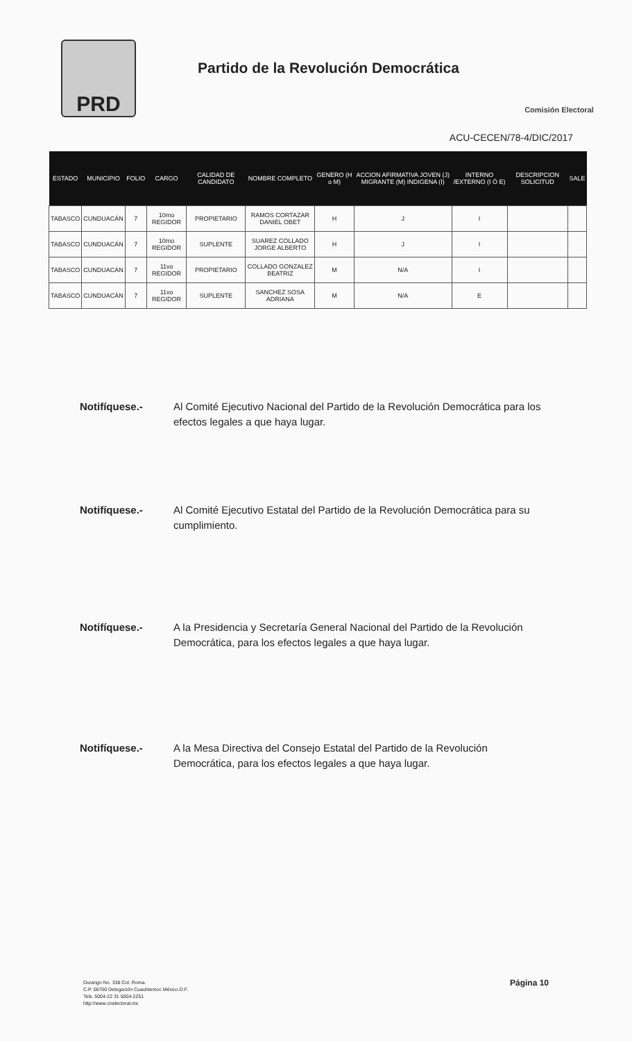PRD
Partido de la Revolución Democrática
Comisión Electoral
ACU-CECEN/78-4/DIC/2017
| ESTADO | MUNICIPIO | FOLIO | CARGO | CALIDAD DE CANDIDATO | NOMBRE COMPLETO | GENERO (H o M) | ACCION AFIRMATIVA JOVEN (J) MIGRANTE (M) INDIGENA (I) | INTERNO /EXTERNO (I Ó E) | DESCRIPCION SOLICITUD | SALE |
| --- | --- | --- | --- | --- | --- | --- | --- | --- | --- | --- |
| TABASCO | CUNDUACÁN | 7 | 10mo REGIDOR | PROPIETARIO | RAMOS CORTAZAR DANIEL OBET | H | J | I | | |
| TABASCO | CUNDUACÁN | 7 | 10mo REGIDOR | SUPLENTE | SUAREZ COLLADO JORGE ALBERTO | H | J | I | | |
| TABASCO | CUNDUACÁN | 7 | 11vo REGIDOR | PROPIETARIO | COLLADO GONZALEZ BEATRIZ | M | N/A | I | | |
| TABASCO | CUNDUACÁN | 7 | 11vo REGIDOR | SUPLENTE | SANCHEZ SOSA ADRIANA | M | N/A | E | | |
Notifíquese.- Al Comité Ejecutivo Nacional del Partido de la Revolución Democrática para los efectos legales a que haya lugar.
Notifíquese.- Al Comité Ejecutivo Estatal del Partido de la Revolución Democrática para su cumplimiento.
Notifíquese.- A la Presidencia y Secretaría General Nacional del Partido de la Revolución Democrática, para los efectos legales a que haya lugar.
Notifíquese.- A la Mesa Directiva del Consejo Estatal del Partido de la Revolución Democrática, para los efectos legales a que haya lugar.
Durango No. 338 Col. Roma.
C.P. 06700 Delegación Cuauhtemoc México D.F.
Tels. 5004-22 31 5004-2251
http://www.cnelectoral.mx
Página 10